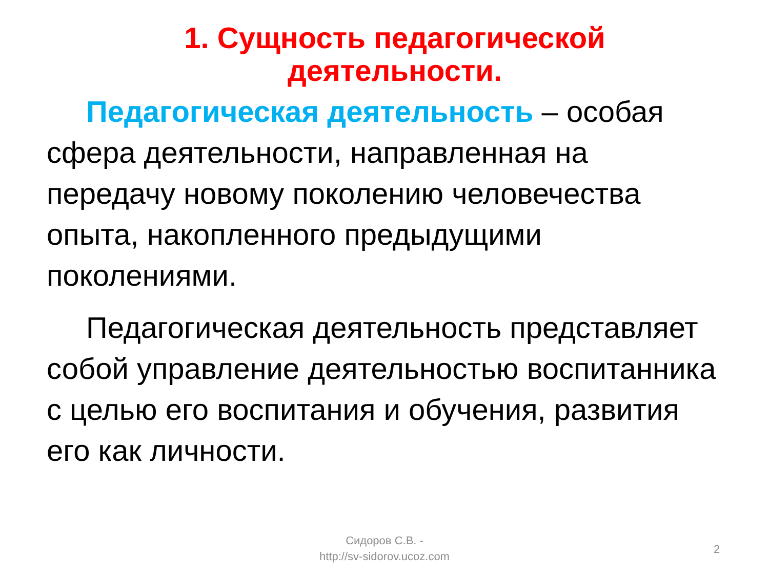1. Сущность педагогической деятельности.
Педагогическая деятельность – особая сфера деятельности, направленная на передачу новому поколению человечества опыта, накопленного предыдущими поколениями.
Педагогическая деятельность представляет собой управление деятельностью воспитанника с целью его воспитания и обучения, развития его как личности.
Сидоров С.В. -
http://sv-sidorov.ucoz.com
2